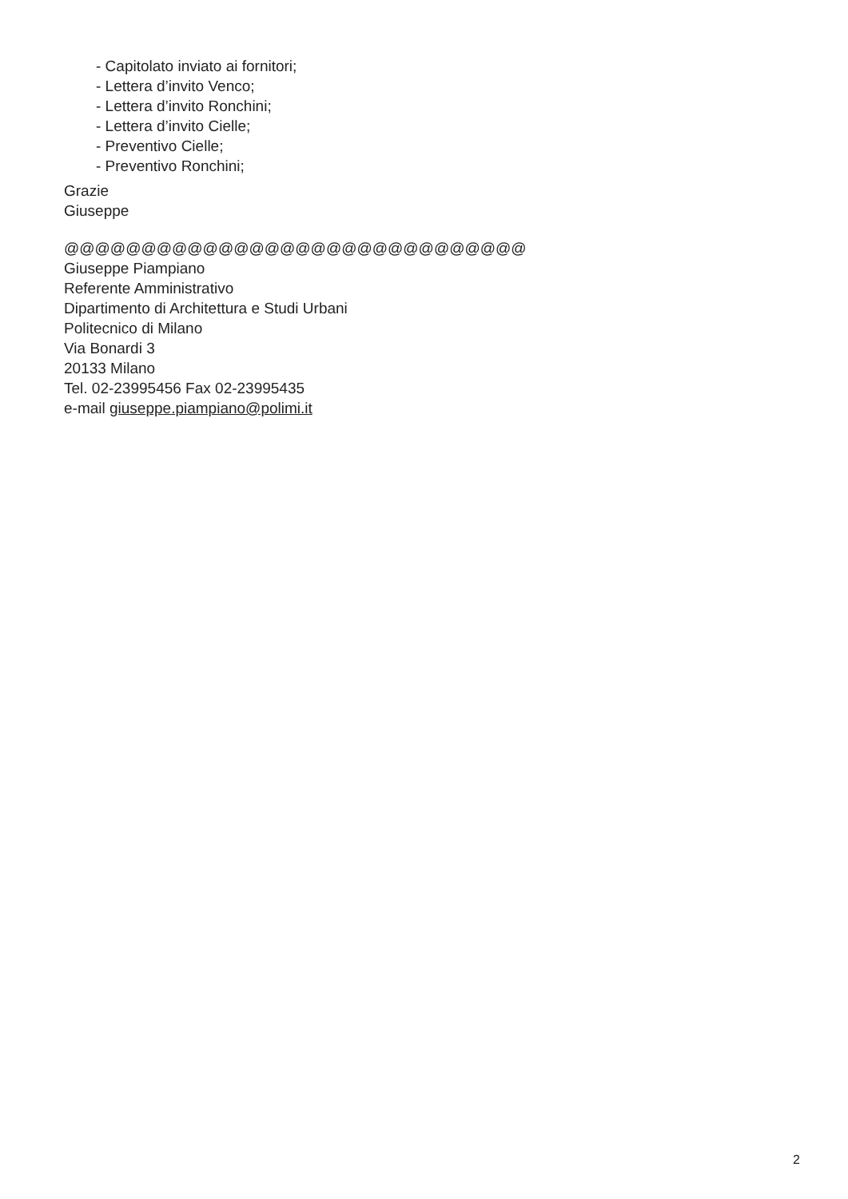- Capitolato inviato ai fornitori;
- Lettera d’invito Venco;
- Lettera d’invito Ronchini;
- Lettera d’invito Cielle;
- Preventivo Cielle;
- Preventivo Ronchini;
Grazie
Giuseppe
@@@@@@@@@@@@@@@@@@@@@@@@@@@@@@
Giuseppe Piampiano
Referente Amministrativo
Dipartimento di Architettura e Studi Urbani
Politecnico di Milano
Via Bonardi 3
20133 Milano
Tel. 02-23995456 Fax 02-23995435
e-mail giuseppe.piampiano@polimi.it
2